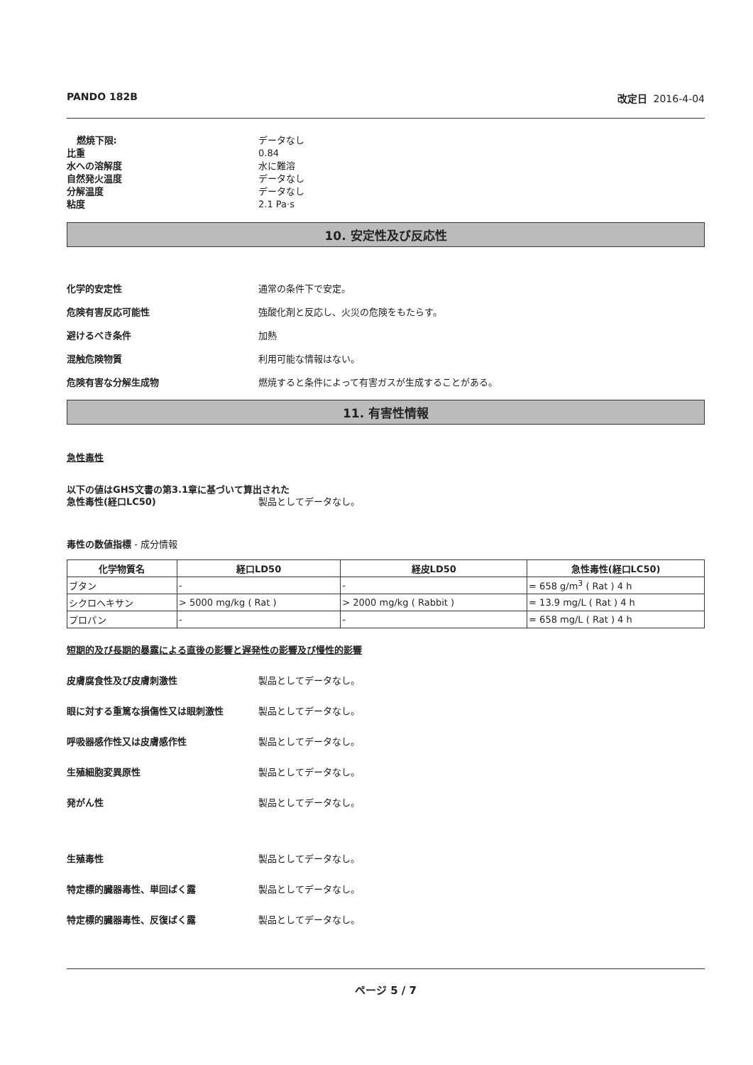PANDO 182B 改定日 2016-4-04
燃焼下限: データなし
比重 0.84
水への溶解度 水に難溶
自然発火温度 データなし
分解温度 データなし
粘度 2.1 Pa·s
10. 安定性及び反応性
化学的安定性 通常の条件下で安定。
危険有害反応可能性 強酸化剤と反応し、火災の危険をもたらす。
避けるべき条件 加熱
混触危険物質 利用可能な情報はない。
危険有害な分解生成物 燃焼すると条件によって有害ガスが生成することがある。
11. 有害性情報
急性毒性
以下の値はGHS文書の第3.1章に基づいて算出された
急性毒性(経口LC50) 製品としてデータなし。
毒性の数値指標 - 成分情報
| 化学物質名 | 経口LD50 | 経皮LD50 | 急性毒性(経口LC50) |
| --- | --- | --- | --- |
| ブタン | - | - | = 658 g/m<sup>3</sup> ( Rat ) 4 h |
| シクロヘキサン | > 5000 mg/kg ( Rat ) | > 2000 mg/kg ( Rabbit ) | = 13.9 mg/L ( Rat ) 4 h |
| プロパン | - | - | = 658 mg/L ( Rat ) 4 h |
短期的及び長期的暴露による直後の影響と遅発性の影響及び慢性的影響
皮膚腐食性及び皮膚刺激性 製品としてデータなし。
眼に対する重篤な損傷性又は眼刺激性 製品としてデータなし。
呼吸器感作性又は皮膚感作性 製品としてデータなし。
生殖細胞変異原性 製品としてデータなし。
発がん性 製品としてデータなし。
生殖毒性 製品としてデータなし。
特定標的臓器毒性、単回ばく露 製品としてデータなし。
特定標的臓器毒性、反復ばく露 製品としてデータなし。
ページ 5 / 7